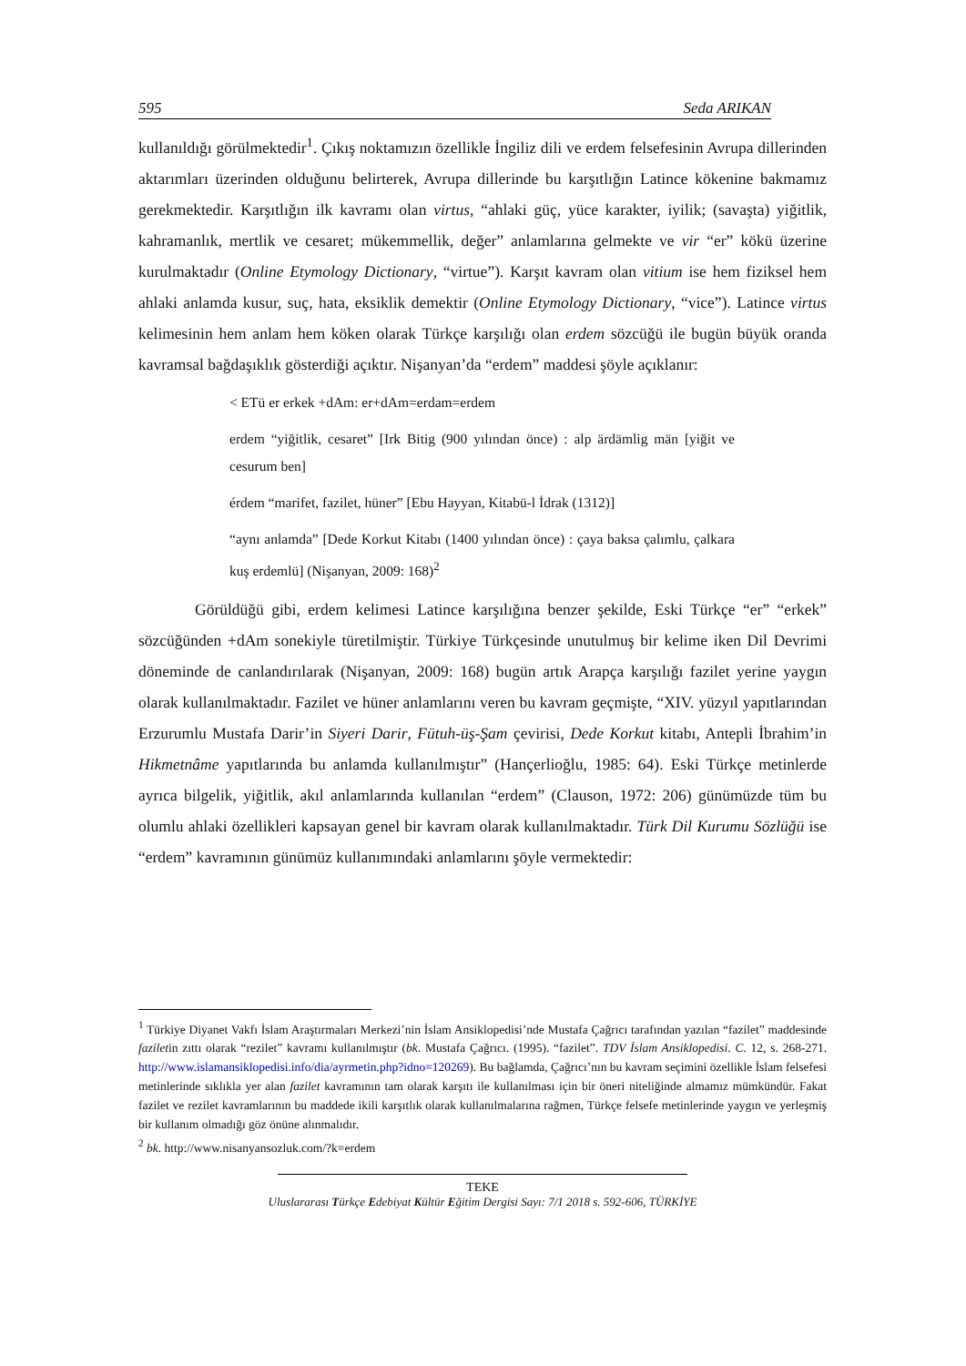595 Seda ARIKAN
kullanıldığı görülmektedir<sup>1</sup>. Çıkış noktamızın özellikle İngiliz dili ve erdem felsefesinin Avrupa dillerinden aktarımları üzerinden olduğunu belirterek, Avrupa dillerinde bu karşıtlığın Latince kökenine bakmamız gerekmektedir. Karşıtlığın ilk kavramı olan virtus, “ahlaki güç, yüce karakter, iyilik; (savaşta) yiğitlik, kahramanlık, mertlik ve cesaret; mükemmellik, değer” anlamlarına gelmekte ve vir “er” kökü üzerine kurulmaktadır (Online Etymology Dictionary, “virtue”). Karşıt kavram olan vitium ise hem fiziksel hem ahlaki anlamda kusur, suç, hata, eksiklik demektir (Online Etymology Dictionary, “vice”). Latince virtus kelimesinin hem anlam hem köken olarak Türkçe karşılığı olan erdem sözcüğü ile bugün büyük oranda kavramsal bağdaşıklık gösterdiği açıktır. Nişanyan’da “erdem” maddesi şöyle açıklanır:
< ETü er erkek +dAm: er+dAm=erdam=erdem
erdem “yiğitlik, cesaret” [Irk Bitig (900 yılından önce) : alp ärdämlig män [yiğit ve cesurum ben]
érdem “marifet, fazilet, hüner” [Ebu Hayyan, Kitabü-l İdrak (1312)]
“aynı anlamda” [Dede Korkut Kitabı (1400 yılından önce) : çaya baksa çalımlu, çalkara kuş erdemlü] (Nişanyan, 2009: 168)<sup>2</sup>
Görüldüğü gibi, erdem kelimesi Latince karşılığına benzer şekilde, Eski Türkçe “er” “erkek” sözcüğünden +dAm sonekiyle türetilmiştir. Türkiye Türkçesinde unutulmuş bir kelime iken Dil Devrimi döneminde de canlandırılarak (Nişanyan, 2009: 168) bugün artık Arapça karşılığı fazilet yerine yaygın olarak kullanılmaktadır. Fazilet ve hüner anlamlarını veren bu kavram geçmişte, “XIV. yüzyıl yapıtlarından Erzurumlu Mustafa Darir’in Siyeri Darir, Fütuh-üş-Şam çevirisi, Dede Korkut kitabı, Antepli İbrahim’in Hikmetnâme yapıtlarında bu anlamda kullanılmıştır” (Hançerlioğlu, 1985: 64). Eski Türkçe metinlerde ayrıca bilgelik, yiğitlik, akıl anlamlarında kullanılan “erdem” (Clauson, 1972: 206) günümüzde tüm bu olumlu ahlaki özellikleri kapsayan genel bir kavram olarak kullanılmaktadır. Türk Dil Kurumu Sözlüğü ise “erdem” kavramının günümüz kullanımındaki anlamlarını şöyle vermektedir:
<sup>1</sup> Türkiye Diyanet Vakfı İslam Araştırmaları Merkezi’nin İslam Ansiklopedisi’nde Mustafa Çağrıcı tarafından yazılan “fazilet” maddesinde faziletin zıttı olarak “rezilet” kavramı kullanılmıştır (bk. Mustafa Çağrıcı. (1995). “fazilet”. TDV İslam Ansiklopedisi. C. 12, s. 268-271. http://www.islamansiklopedisi.info/dia/ayrmetin.php?idno=120269). Bu bağlamda, Çağrıcı’nın bu kavram seçimini özellikle İslam felsefesi metinlerinde sıklıkla yer alan fazilet kavramının tam olarak karşıtı ile kullanılması için bir öneri niteliğinde almamız mümkündür. Fakat fazilet ve rezilet kavramlarının bu maddede ikili karşıtlık olarak kullanılmalarına rağmen, Türkçe felsefe metinlerinde yaygın ve yerleşmiş bir kullanım olmadığı göz önüne alınmalıdır.
<sup>2</sup> bk. http://www.nisanyansozluk.com/?k=erdem
TEKE
Uluslararası Türkçe Edebiyat Kültür Eğitim Dergisi Sayı: 7/1 2018 s. 592-606, TÜRKİYE